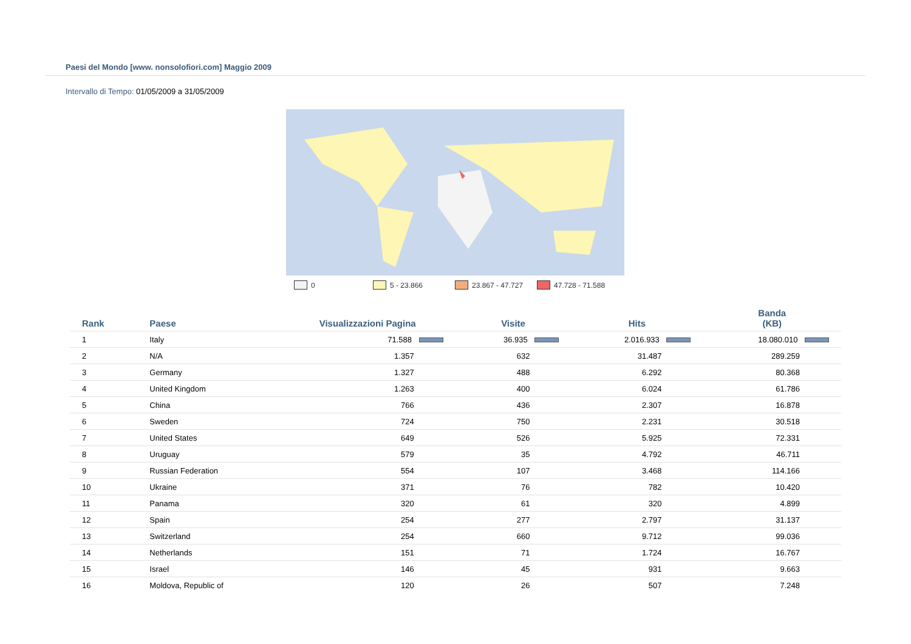Paesi del Mondo [www. nonsolofiori.com] Maggio 2009
Intervallo di Tempo: 01/05/2009 a 31/05/2009
0 5 - 23.866 23.867 - 47.727 47.728 - 71.588
| Rank | Paese | Visualizzazioni Pagina | Visite | Hits | Banda (KB) |
| --- | --- | --- | --- | --- | --- |
| 1 | Italy | 71.588 | 36.935 | 2.016.933 | 18.080.010 |
| 2 | N/A | 1.357 | 632 | 31.487 | 289.259 |
| 3 | Germany | 1.327 | 488 | 6.292 | 80.368 |
| 4 | United Kingdom | 1.263 | 400 | 6.024 | 61.786 |
| 5 | China | 766 | 436 | 2.307 | 16.878 |
| 6 | Sweden | 724 | 750 | 2.231 | 30.518 |
| 7 | United States | 649 | 526 | 5.925 | 72.331 |
| 8 | Uruguay | 579 | 35 | 4.792 | 46.711 |
| 9 | Russian Federation | 554 | 107 | 3.468 | 114.166 |
| 10 | Ukraine | 371 | 76 | 782 | 10.420 |
| 11 | Panama | 320 | 61 | 320 | 4.899 |
| 12 | Spain | 254 | 277 | 2.797 | 31.137 |
| 13 | Switzerland | 254 | 660 | 9.712 | 99.036 |
| 14 | Netherlands | 151 | 71 | 1.724 | 16.767 |
| 15 | Israel | 146 | 45 | 931 | 9.663 |
| 16 | Moldova, Republic of | 120 | 26 | 507 | 7.248 |